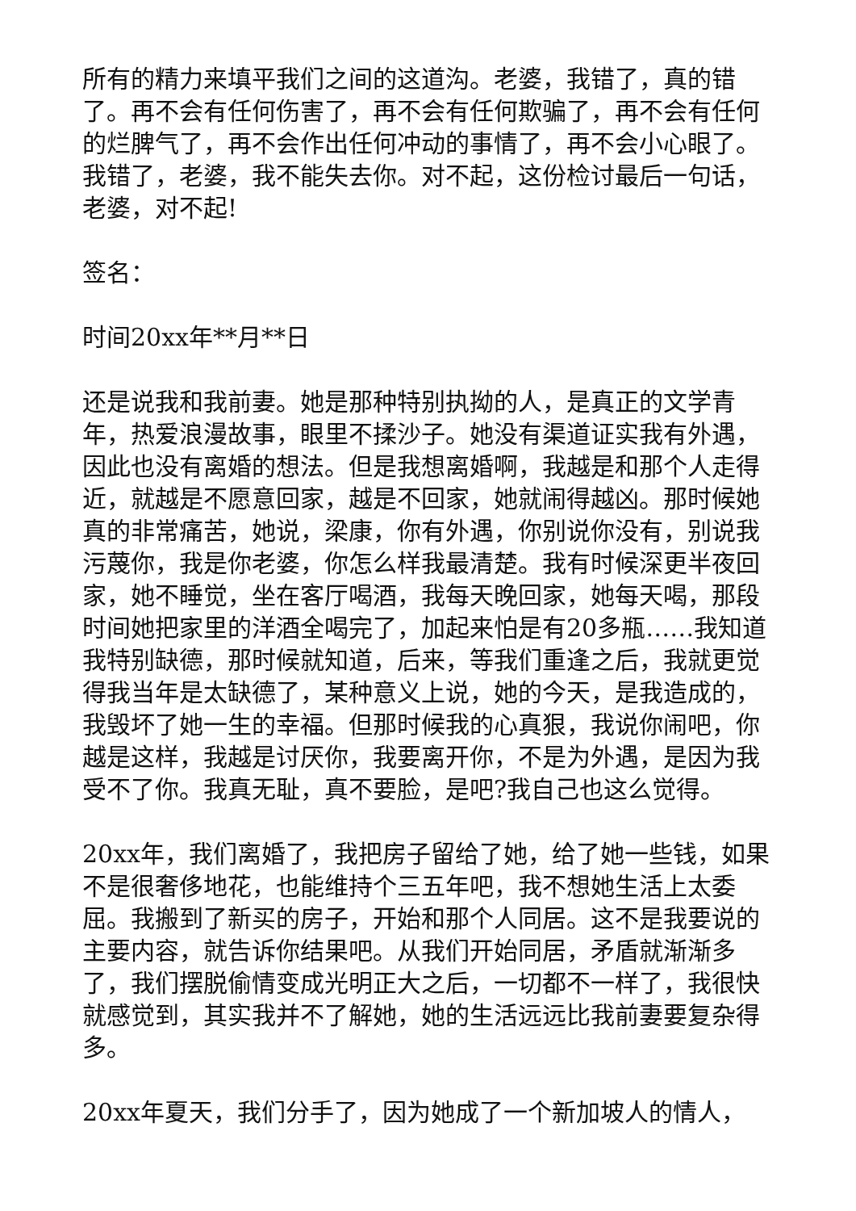所有的精力来填平我们之间的这道沟。老婆，我错了，真的错了。再不会有任何伤害了，再不会有任何欺骗了，再不会有任何的烂脾气了，再不会作出任何冲动的事情了，再不会小心眼了。我错了，老婆，我不能失去你。对不起，这份检讨最后一句话，老婆，对不起!
签名：
时间20xx年**月**日
还是说我和我前妻。她是那种特别执拗的人，是真正的文学青年，热爱浪漫故事，眼里不揉沙子。她没有渠道证实我有外遇，因此也没有离婚的想法。但是我想离婚啊，我越是和那个人走得近，就越是不愿意回家，越是不回家，她就闹得越凶。那时候她真的非常痛苦，她说，梁康，你有外遇，你别说你没有，别说我污蔑你，我是你老婆，你怎么样我最清楚。我有时候深更半夜回家，她不睡觉，坐在客厅喝酒，我每天晚回家，她每天喝，那段时间她把家里的洋酒全喝完了，加起来怕是有20多瓶……我知道我特别缺德，那时候就知道，后来，等我们重逢之后，我就更觉得我当年是太缺德了，某种意义上说，她的今天，是我造成的，我毁坏了她一生的幸福。但那时候我的心真狠，我说你闹吧，你越是这样，我越是讨厌你，我要离开你，不是为外遇，是因为我受不了你。我真无耻，真不要脸，是吧?我自己也这么觉得。
20xx年，我们离婚了，我把房子留给了她，给了她一些钱，如果不是很奢侈地花，也能维持个三五年吧，我不想她生活上太委屈。我搬到了新买的房子，开始和那个人同居。这不是我要说的主要内容，就告诉你结果吧。从我们开始同居，矛盾就渐渐多了，我们摆脱偷情变成光明正大之后，一切都不一样了，我很快就感觉到，其实我并不了解她，她的生活远远比我前妻要复杂得多。
20xx年夏天，我们分手了，因为她成了一个新加坡人的情人，